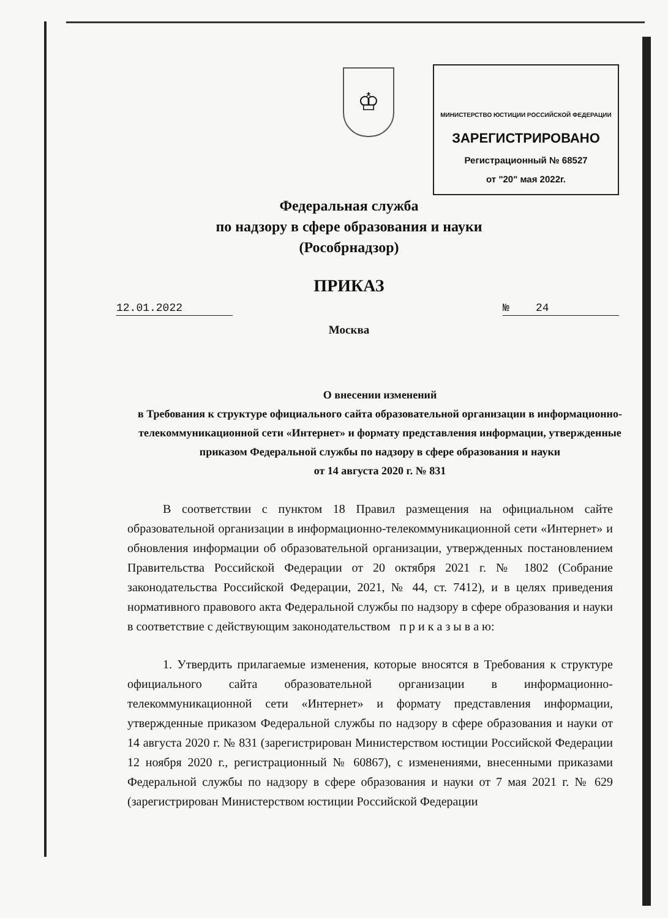♔
МИНИСТЕРСТВО ЮСТИЦИИ РОССИЙСКОЙ ФЕДЕРАЦИИ
ЗАРЕГИСТРИРОВАНО
Регистрационный № 68527
от "20" мая 2022г.
Федеральная служба
по надзору в сфере образования и науки
(Рособрнадзор)
ПРИКАЗ
12.01.2022 № 24
Москва
О внесении изменений
в Требования к структуре официального сайта образовательной организации в информационно-телекоммуникационной сети «Интернет» и формату представления информации, утвержденные приказом Федеральной службы по надзору в сфере образования и науки
от 14 августа 2020 г. № 831
В соответствии с пунктом 18 Правил размещения на официальном сайте образовательной организации в информационно-телекоммуникационной сети «Интернет» и обновления информации об образовательной организации, утвержденных постановлением Правительства Российской Федерации от 20 октября 2021 г. № 1802 (Собрание законодательства Российской Федерации, 2021, № 44, ст. 7412), и в целях приведения нормативного правового акта Федеральной службы по надзору в сфере образования и науки в соответствие с действующим законодательством п р и к а з ы в а ю:
1. Утвердить прилагаемые изменения, которые вносятся в Требования к структуре официального сайта образовательной организации в информационно-телекоммуникационной сети «Интернет» и формату представления информации, утвержденные приказом Федеральной службы по надзору в сфере образования и науки от 14 августа 2020 г. № 831 (зарегистрирован Министерством юстиции Российской Федерации 12 ноября 2020 г., регистрационный № 60867), с изменениями, внесенными приказами Федеральной службы по надзору в сфере образования и науки от 7 мая 2021 г. № 629 (зарегистрирован Министерством юстиции Российской Федерации